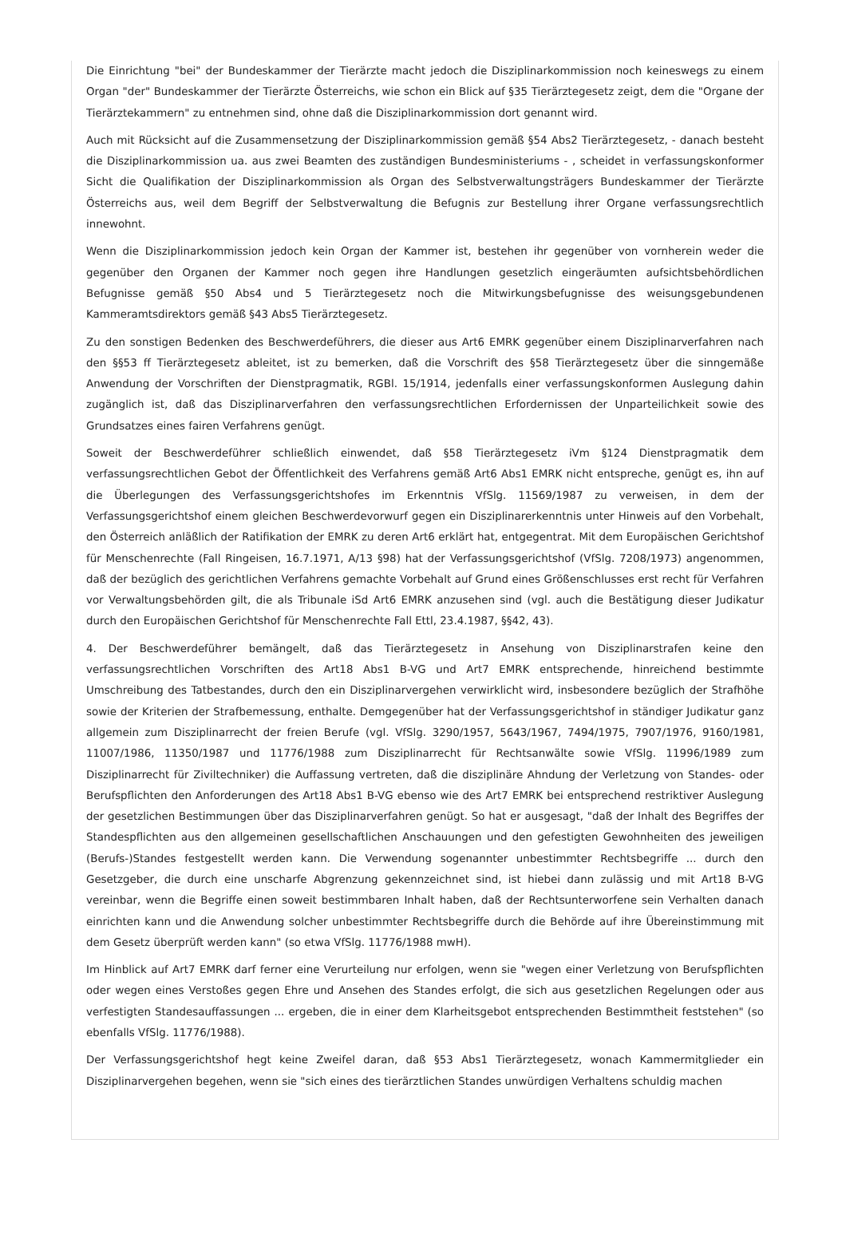Die Einrichtung "bei" der Bundeskammer der Tierärzte macht jedoch die Disziplinarkommission noch keineswegs zu einem Organ "der" Bundeskammer der Tierärzte Österreichs, wie schon ein Blick auf §35 Tierärztegesetz zeigt, dem die "Organe der Tierärztekammern" zu entnehmen sind, ohne daß die Disziplinarkommission dort genannt wird.
Auch mit Rücksicht auf die Zusammensetzung der Disziplinarkommission gemäß §54 Abs2 Tierärztegesetz, - danach besteht die Disziplinarkommission ua. aus zwei Beamten des zuständigen Bundesministeriums - , scheidet in verfassungskonformer Sicht die Qualifikation der Disziplinarkommission als Organ des Selbstverwaltungsträgers Bundeskammer der Tierärzte Österreichs aus, weil dem Begriff der Selbstverwaltung die Befugnis zur Bestellung ihrer Organe verfassungsrechtlich innewohnt.
Wenn die Disziplinarkommission jedoch kein Organ der Kammer ist, bestehen ihr gegenüber von vornherein weder die gegenüber den Organen der Kammer noch gegen ihre Handlungen gesetzlich eingeräumten aufsichtsbehördlichen Befugnisse gemäß §50 Abs4 und 5 Tierärztegesetz noch die Mitwirkungsbefugnisse des weisungsgebundenen Kammeramtsdirektors gemäß §43 Abs5 Tierärztegesetz.
Zu den sonstigen Bedenken des Beschwerdeführers, die dieser aus Art6 EMRK gegenüber einem Disziplinarverfahren nach den §§53 ff Tierärztegesetz ableitet, ist zu bemerken, daß die Vorschrift des §58 Tierärztegesetz über die sinngemäße Anwendung der Vorschriften der Dienstpragmatik, RGBl. 15/1914, jedenfalls einer verfassungskonformen Auslegung dahin zugänglich ist, daß das Disziplinarverfahren den verfassungsrechtlichen Erfordernissen der Unparteilichkeit sowie des Grundsatzes eines fairen Verfahrens genügt.
Soweit der Beschwerdeführer schließlich einwendet, daß §58 Tierärztegesetz iVm §124 Dienstpragmatik dem verfassungsrechtlichen Gebot der Öffentlichkeit des Verfahrens gemäß Art6 Abs1 EMRK nicht entspreche, genügt es, ihn auf die Überlegungen des Verfassungsgerichtshofes im Erkenntnis VfSlg. 11569/1987 zu verweisen, in dem der Verfassungsgerichtshof einem gleichen Beschwerdevorwurf gegen ein Disziplinarerkenntnis unter Hinweis auf den Vorbehalt, den Österreich anläßlich der Ratifikation der EMRK zu deren Art6 erklärt hat, entgegentrat. Mit dem Europäischen Gerichtshof für Menschenrechte (Fall Ringeisen, 16.7.1971, A/13 §98) hat der Verfassungsgerichtshof (VfSlg. 7208/1973) angenommen, daß der bezüglich des gerichtlichen Verfahrens gemachte Vorbehalt auf Grund eines Größenschlusses erst recht für Verfahren vor Verwaltungsbehörden gilt, die als Tribunale iSd Art6 EMRK anzusehen sind (vgl. auch die Bestätigung dieser Judikatur durch den Europäischen Gerichtshof für Menschenrechte Fall Ettl, 23.4.1987, §§42, 43).
4. Der Beschwerdeführer bemängelt, daß das Tierärztegesetz in Ansehung von Disziplinarstrafen keine den verfassungsrechtlichen Vorschriften des Art18 Abs1 B-VG und Art7 EMRK entsprechende, hinreichend bestimmte Umschreibung des Tatbestandes, durch den ein Disziplinarvergehen verwirklicht wird, insbesondere bezüglich der Strafhöhe sowie der Kriterien der Strafbemessung, enthalte. Demgegenüber hat der Verfassungsgerichtshof in ständiger Judikatur ganz allgemein zum Disziplinarrecht der freien Berufe (vgl. VfSlg. 3290/1957, 5643/1967, 7494/1975, 7907/1976, 9160/1981, 11007/1986, 11350/1987 und 11776/1988 zum Disziplinarrecht für Rechtsanwälte sowie VfSlg. 11996/1989 zum Disziplinarrecht für Ziviltechniker) die Auffassung vertreten, daß die disziplinäre Ahndung der Verletzung von Standes- oder Berufspflichten den Anforderungen des Art18 Abs1 B-VG ebenso wie des Art7 EMRK bei entsprechend restriktiver Auslegung der gesetzlichen Bestimmungen über das Disziplinarverfahren genügt. So hat er ausgesagt, "daß der Inhalt des Begriffes der Standespflichten aus den allgemeinen gesellschaftlichen Anschauungen und den gefestigten Gewohnheiten des jeweiligen (Berufs-)Standes festgestellt werden kann. Die Verwendung sogenannter unbestimmter Rechtsbegriffe ... durch den Gesetzgeber, die durch eine unscharfe Abgrenzung gekennzeichnet sind, ist hiebei dann zulässig und mit Art18 B-VG vereinbar, wenn die Begriffe einen soweit bestimmbaren Inhalt haben, daß der Rechtsunterworfene sein Verhalten danach einrichten kann und die Anwendung solcher unbestimmter Rechtsbegriffe durch die Behörde auf ihre Übereinstimmung mit dem Gesetz überprüft werden kann" (so etwa VfSlg. 11776/1988 mwH).
Im Hinblick auf Art7 EMRK darf ferner eine Verurteilung nur erfolgen, wenn sie "wegen einer Verletzung von Berufspflichten oder wegen eines Verstoßes gegen Ehre und Ansehen des Standes erfolgt, die sich aus gesetzlichen Regelungen oder aus verfestigten Standesauffassungen ... ergeben, die in einer dem Klarheitsgebot entsprechenden Bestimmtheit feststehen" (so ebenfalls VfSlg. 11776/1988).
Der Verfassungsgerichtshof hegt keine Zweifel daran, daß §53 Abs1 Tierärztegesetz, wonach Kammermitglieder ein Disziplinarvergehen begehen, wenn sie "sich eines des tierärztlichen Standes unwürdigen Verhaltens schuldig machen